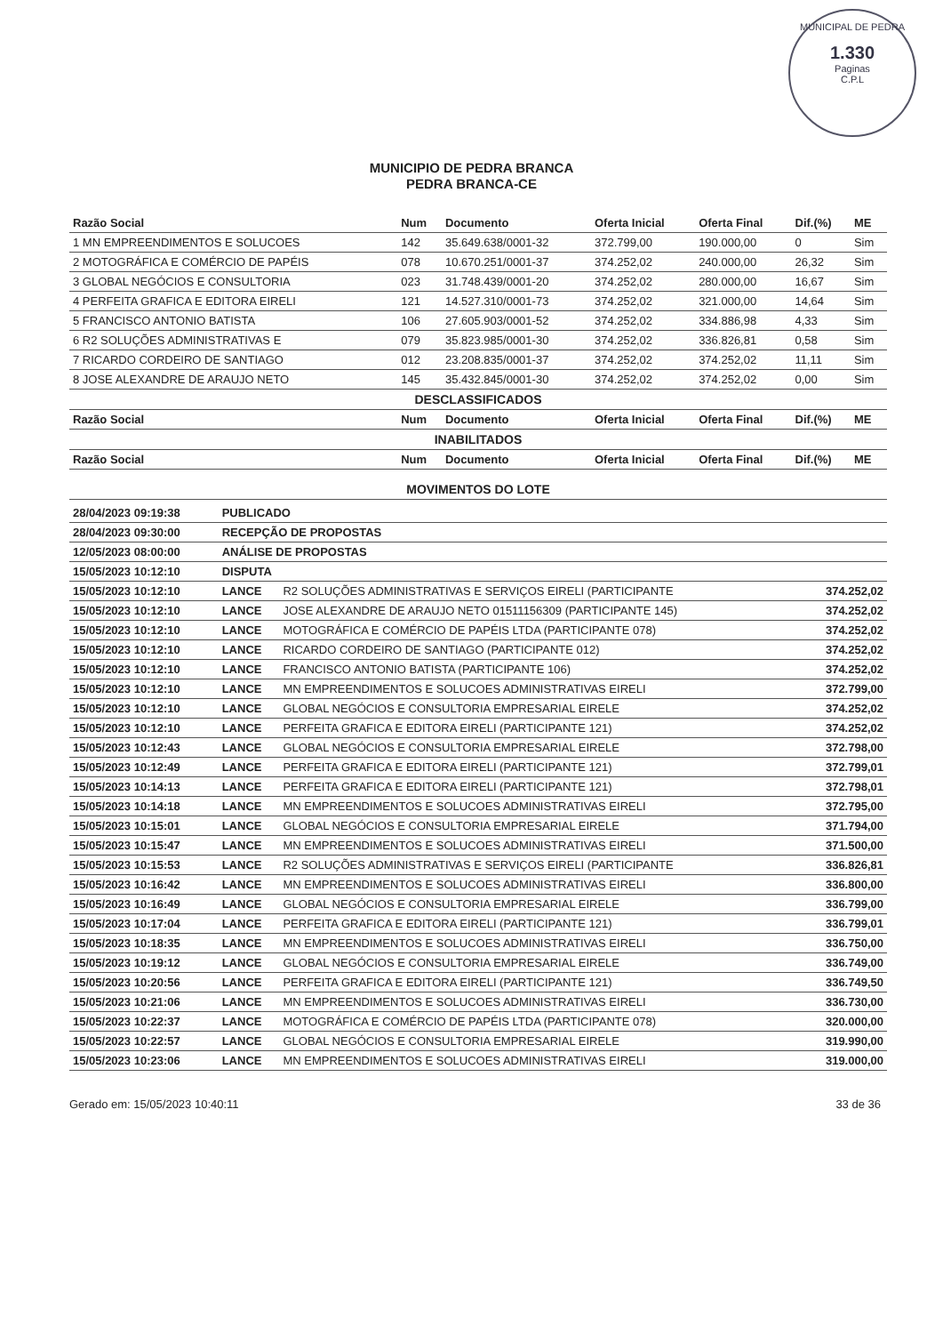MUNICIPAL DE PEDRA
1.330
Paginas
C.P.L
MUNICIPIO DE PEDRA BRANCA
PEDRA BRANCA-CE
| Razão Social | Num | Documento | Oferta Inicial | Oferta Final | Dif.(%) | ME |
| --- | --- | --- | --- | --- | --- | --- |
| 1 MN EMPREENDIMENTOS E SOLUCOES | 142 | 35.649.638/0001-32 | 372.799,00 | 190.000,00 | 0 | Sim |
| 2 MOTOGRÁFICA E COMÉRCIO DE PAPÉIS | 078 | 10.670.251/0001-37 | 374.252,02 | 240.000,00 | 26,32 | Sim |
| 3 GLOBAL NEGÓCIOS E CONSULTORIA | 023 | 31.748.439/0001-20 | 374.252,02 | 280.000,00 | 16,67 | Sim |
| 4 PERFEITA GRAFICA E EDITORA EIRELI | 121 | 14.527.310/0001-73 | 374.252,02 | 321.000,00 | 14,64 | Sim |
| 5 FRANCISCO ANTONIO BATISTA | 106 | 27.605.903/0001-52 | 374.252,02 | 334.886,98 | 4,33 | Sim |
| 6 R2 SOLUÇÕES ADMINISTRATIVAS E | 079 | 35.823.985/0001-30 | 374.252,02 | 336.826,81 | 0,58 | Sim |
| 7 RICARDO CORDEIRO DE SANTIAGO | 012 | 23.208.835/0001-37 | 374.252,02 | 374.252,02 | 11,11 | Sim |
| 8 JOSE ALEXANDRE DE ARAUJO NETO | 145 | 35.432.845/0001-30 | 374.252,02 | 374.252,02 | 0,00 | Sim |
| DESCLASSIFICADOS | | | | | | |
| Razão Social | Num | Documento | Oferta Inicial | Oferta Final | Dif.(%) | ME |
| INABILITADOS | | | | | | |
| Razão Social | Num | Documento | Oferta Inicial | Oferta Final | Dif.(%) | ME |
| MOVIMENTOS DO LOTE | | | | | | |
| 28/04/2023 09:19:38 | PUBLICADO | | |
| 28/04/2023 09:30:00 | RECEPÇÃO DE PROPOSTAS | | |
| 12/05/2023 08:00:00 | ANÁLISE DE PROPOSTAS | | |
| 15/05/2023 10:12:10 | DISPUTA | | |
| 15/05/2023 10:12:10 | LANCE | R2 SOLUÇÕES ADMINISTRATIVAS E SERVIÇOS EIRELI (PARTICIPANTE | 374.252,02 |
| 15/05/2023 10:12:10 | LANCE | JOSE ALEXANDRE DE ARAUJO NETO 01511156309 (PARTICIPANTE 145) | 374.252,02 |
| 15/05/2023 10:12:10 | LANCE | MOTOGRÁFICA E COMÉRCIO DE PAPÉIS LTDA (PARTICIPANTE 078) | 374.252,02 |
| 15/05/2023 10:12:10 | LANCE | RICARDO CORDEIRO DE SANTIAGO (PARTICIPANTE 012) | 374.252,02 |
| 15/05/2023 10:12:10 | LANCE | FRANCISCO ANTONIO BATISTA (PARTICIPANTE 106) | 374.252,02 |
| 15/05/2023 10:12:10 | LANCE | MN EMPREENDIMENTOS E SOLUCOES ADMINISTRATIVAS EIRELI | 372.799,00 |
| 15/05/2023 10:12:10 | LANCE | GLOBAL NEGÓCIOS E CONSULTORIA EMPRESARIAL EIRELE | 374.252,02 |
| 15/05/2023 10:12:10 | LANCE | PERFEITA GRAFICA E EDITORA EIRELI (PARTICIPANTE 121) | 374.252,02 |
| 15/05/2023 10:12:43 | LANCE | GLOBAL NEGÓCIOS E CONSULTORIA EMPRESARIAL EIRELE | 372.798,00 |
| 15/05/2023 10:12:49 | LANCE | PERFEITA GRAFICA E EDITORA EIRELI (PARTICIPANTE 121) | 372.799,01 |
| 15/05/2023 10:14:13 | LANCE | PERFEITA GRAFICA E EDITORA EIRELI (PARTICIPANTE 121) | 372.798,01 |
| 15/05/2023 10:14:18 | LANCE | MN EMPREENDIMENTOS E SOLUCOES ADMINISTRATIVAS EIRELI | 372.795,00 |
| 15/05/2023 10:15:01 | LANCE | GLOBAL NEGÓCIOS E CONSULTORIA EMPRESARIAL EIRELE | 371.794,00 |
| 15/05/2023 10:15:47 | LANCE | MN EMPREENDIMENTOS E SOLUCOES ADMINISTRATIVAS EIRELI | 371.500,00 |
| 15/05/2023 10:15:53 | LANCE | R2 SOLUÇÕES ADMINISTRATIVAS E SERVIÇOS EIRELI (PARTICIPANTE | 336.826,81 |
| 15/05/2023 10:16:42 | LANCE | MN EMPREENDIMENTOS E SOLUCOES ADMINISTRATIVAS EIRELI | 336.800,00 |
| 15/05/2023 10:16:49 | LANCE | GLOBAL NEGÓCIOS E CONSULTORIA EMPRESARIAL EIRELE | 336.799,00 |
| 15/05/2023 10:17:04 | LANCE | PERFEITA GRAFICA E EDITORA EIRELI (PARTICIPANTE 121) | 336.799,01 |
| 15/05/2023 10:18:35 | LANCE | MN EMPREENDIMENTOS E SOLUCOES ADMINISTRATIVAS EIRELI | 336.750,00 |
| 15/05/2023 10:19:12 | LANCE | GLOBAL NEGÓCIOS E CONSULTORIA EMPRESARIAL EIRELE | 336.749,00 |
| 15/05/2023 10:20:56 | LANCE | PERFEITA GRAFICA E EDITORA EIRELI (PARTICIPANTE 121) | 336.749,50 |
| 15/05/2023 10:21:06 | LANCE | MN EMPREENDIMENTOS E SOLUCOES ADMINISTRATIVAS EIRELI | 336.730,00 |
| 15/05/2023 10:22:37 | LANCE | MOTOGRÁFICA E COMÉRCIO DE PAPÉIS LTDA (PARTICIPANTE 078) | 320.000,00 |
| 15/05/2023 10:22:57 | LANCE | GLOBAL NEGÓCIOS E CONSULTORIA EMPRESARIAL EIRELE | 319.990,00 |
| 15/05/2023 10:23:06 | LANCE | MN EMPREENDIMENTOS E SOLUCOES ADMINISTRATIVAS EIRELI | 319.000,00 |
Gerado em: 15/05/2023 10:40:11 33 de 36